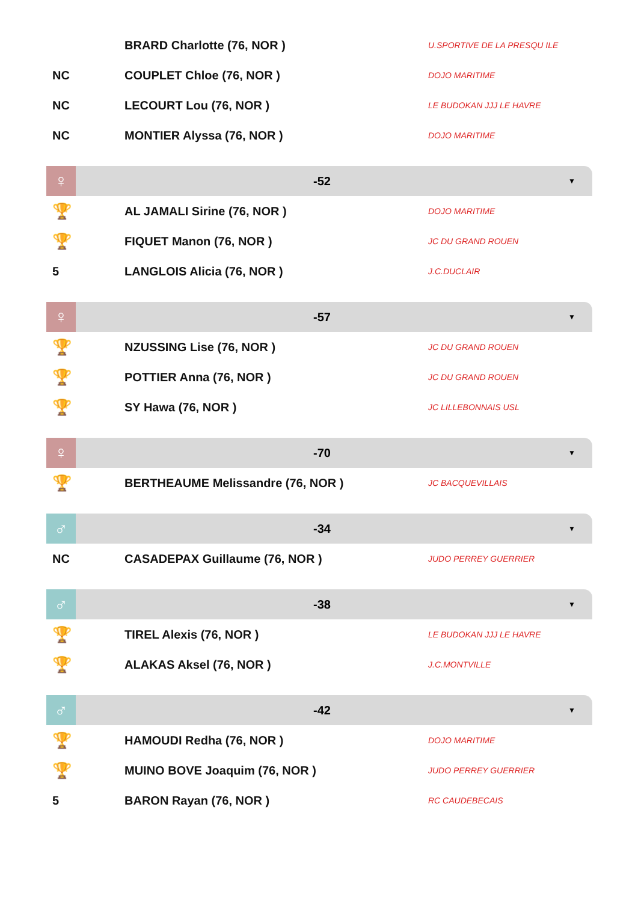BRARD Charlotte (76, NOR )
U.SPORTIVE DE LA PRESQU ILE
NC COUPLET Chloe (76, NOR )
DOJO MARITIME
NC LECOURT Lou (76, NOR )
LE BUDOKAN JJJ LE HAVRE
NC MONTIER Alyssa (76, NOR )
DOJO MARITIME
♀
-52
▼
🏆
AL JAMALI Sirine (76, NOR )
DOJO MARITIME
🏆
FIQUET Manon (76, NOR )
JC DU GRAND ROUEN
5 LANGLOIS Alicia (76, NOR )
J.C.DUCLAIR
♀
-57
▼
🏆
NZUSSING Lise (76, NOR )
JC DU GRAND ROUEN
🏆
POTTIER Anna (76, NOR )
JC DU GRAND ROUEN
🏆
SY Hawa (76, NOR )
JC LILLEBONNAIS USL
♀
-70
▼
🏆
BERTHEAUME Melissandre (76, NOR )
JC BACQUEVILLAIS
♂
-34
▼
NC CASADEPAX Guillaume (76, NOR )
JUDO PERREY GUERRIER
♂
-38
▼
🏆
TIREL Alexis (76, NOR )
LE BUDOKAN JJJ LE HAVRE
🏆
ALAKAS Aksel (76, NOR )
J.C.MONTVILLE
♂
-42
▼
🏆
HAMOUDI Redha (76, NOR )
DOJO MARITIME
🏆
MUINO BOVE Joaquim (76, NOR )
JUDO PERREY GUERRIER
5 BARON Rayan (76, NOR )
RC CAUDEBECAIS